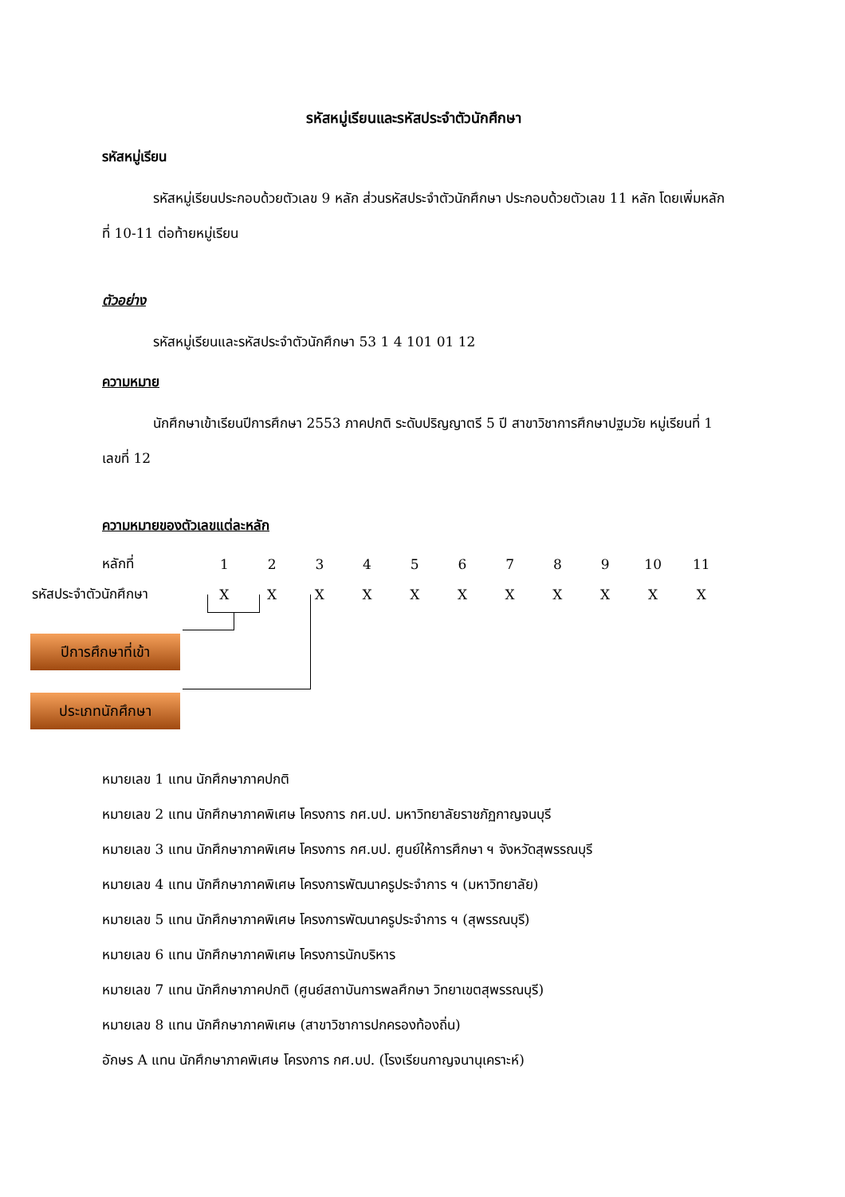รหัสหมู่เรียนและรหัสประจำตัวนักศึกษา
รหัสหมู่เรียน
รหัสหมู่เรียนประกอบด้วยตัวเลข 9 หลัก ส่วนรหัสประจำตัวนักศึกษา ประกอบด้วยตัวเลข 11 หลัก โดยเพิ่มหลักที่ 10-11 ต่อท้ายหมู่เรียน
ตัวอย่าง
รหัสหมู่เรียนและรหัสประจำตัวนักศึกษา 53 1 4 101 01 12
ความหมาย
นักศึกษาเข้าเรียนปีการศึกษา 2553 ภาคปกติ ระดับปริญญาตรี 5 ปี สาขาวิชาการศึกษาปฐมวัย หมู่เรียนที่ 1 เลขที่ 12
ความหมายของตัวเลขแต่ละหลัก
| หลักที่ | 1 | 2 | 3 | 4 | 5 | 6 | 7 | 8 | 9 | 10 | 11 |
| รหัสประจำตัวนักศึกษา | X | X | X | X | X | X | X | X | X | X | X |
ปีการศึกษาที่เข้า
ประเภทนักศึกษา
หมายเลข 1 แทน นักศึกษาภาคปกติ
หมายเลข 2 แทน นักศึกษาภาคพิเศษ โครงการ กศ.บป. มหาวิทยาลัยราชภัฏกาญจนบุรี
หมายเลข 3 แทน นักศึกษาภาคพิเศษ โครงการ กศ.บป. ศูนย์ให้การศึกษา ฯ จังหวัดสุพรรณบุรี
หมายเลข 4 แทน นักศึกษาภาคพิเศษ โครงการพัฒนาครูประจำการ ฯ (มหาวิทยาลัย)
หมายเลข 5 แทน นักศึกษาภาคพิเศษ โครงการพัฒนาครูประจำการ ฯ (สุพรรณบุรี)
หมายเลข 6 แทน นักศึกษาภาคพิเศษ โครงการนักบริหาร
หมายเลข 7 แทน นักศึกษาภาคปกติ (ศูนย์สถาบันการพลศึกษา วิทยาเขตสุพรรณบุรี)
หมายเลข 8 แทน นักศึกษาภาคพิเศษ (สาขาวิชาการปกครองท้องถิ่น)
อักษร A แทน นักศึกษาภาคพิเศษ โครงการ กศ.บป. (โรงเรียนกาญจนานุเคราะห์)